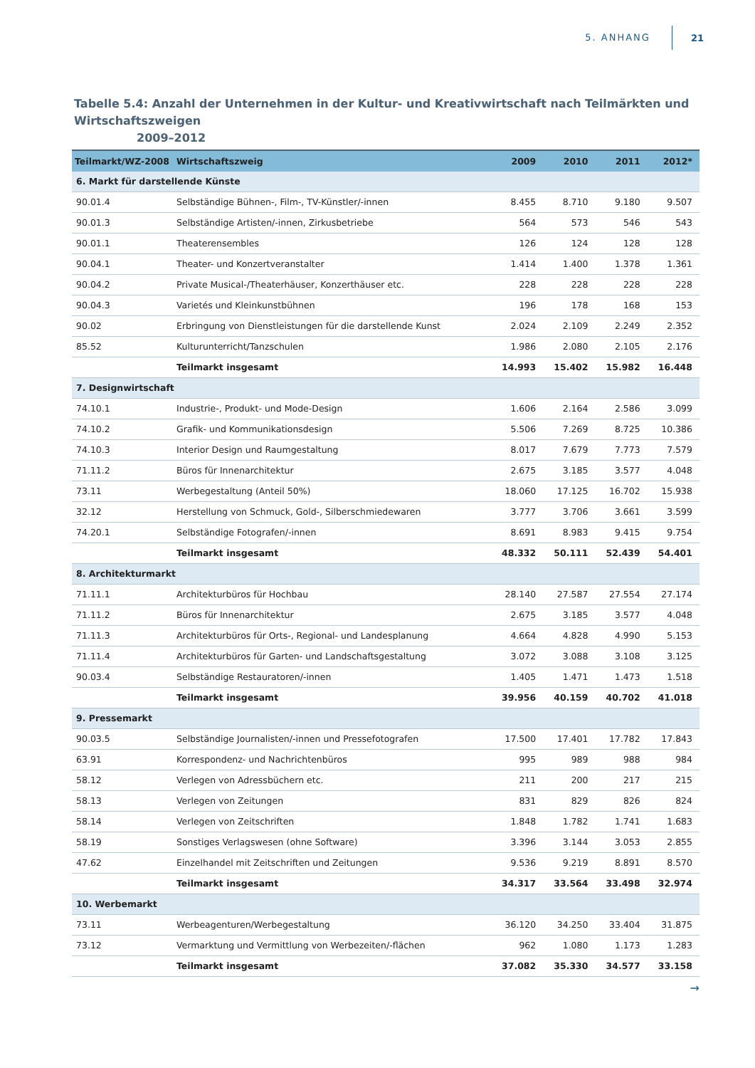5. ANHANG 21
Tabelle 5.4: Anzahl der Unternehmen in der Kultur- und Kreativwirtschaft nach Teilmärkten und Wirtschaftszweigen
2009–2012
| Teilmarkt/WZ-2008 | Wirtschaftszweig | 2009 | 2010 | 2011 | 2012* |
| --- | --- | --- | --- | --- | --- |
| 6. Markt für darstellende Künste | | | | | |
| 90.01.4 | Selbständige Bühnen-, Film-, TV-Künstler/-innen | 8.455 | 8.710 | 9.180 | 9.507 |
| 90.01.3 | Selbständige Artisten/-innen, Zirkusbetriebe | 564 | 573 | 546 | 543 |
| 90.01.1 | Theaterensembles | 126 | 124 | 128 | 128 |
| 90.04.1 | Theater- und Konzertveranstalter | 1.414 | 1.400 | 1.378 | 1.361 |
| 90.04.2 | Private Musical-/Theaterhäuser, Konzerthäuser etc. | 228 | 228 | 228 | 228 |
| 90.04.3 | Varietés und Kleinkunstbühnen | 196 | 178 | 168 | 153 |
| 90.02 | Erbringung von Dienstleistungen für die darstellende Kunst | 2.024 | 2.109 | 2.249 | 2.352 |
| 85.52 | Kulturunterricht/Tanzschulen | 1.986 | 2.080 | 2.105 | 2.176 |
| | Teilmarkt insgesamt | 14.993 | 15.402 | 15.982 | 16.448 |
| 7. Designwirtschaft | | | | | |
| 74.10.1 | Industrie-, Produkt- und Mode-Design | 1.606 | 2.164 | 2.586 | 3.099 |
| 74.10.2 | Grafik- und Kommunikationsdesign | 5.506 | 7.269 | 8.725 | 10.386 |
| 74.10.3 | Interior Design und Raumgestaltung | 8.017 | 7.679 | 7.773 | 7.579 |
| 71.11.2 | Büros für Innenarchitektur | 2.675 | 3.185 | 3.577 | 4.048 |
| 73.11 | Werbegestaltung (Anteil 50%) | 18.060 | 17.125 | 16.702 | 15.938 |
| 32.12 | Herstellung von Schmuck, Gold-, Silberschmiedewaren | 3.777 | 3.706 | 3.661 | 3.599 |
| 74.20.1 | Selbständige Fotografen/-innen | 8.691 | 8.983 | 9.415 | 9.754 |
| | Teilmarkt insgesamt | 48.332 | 50.111 | 52.439 | 54.401 |
| 8. Architekturmarkt | | | | | |
| 71.11.1 | Architekturbüros für Hochbau | 28.140 | 27.587 | 27.554 | 27.174 |
| 71.11.2 | Büros für Innenarchitektur | 2.675 | 3.185 | 3.577 | 4.048 |
| 71.11.3 | Architekturbüros für Orts-, Regional- und Landesplanung | 4.664 | 4.828 | 4.990 | 5.153 |
| 71.11.4 | Architekturbüros für Garten- und Landschaftsgestaltung | 3.072 | 3.088 | 3.108 | 3.125 |
| 90.03.4 | Selbständige Restauratoren/-innen | 1.405 | 1.471 | 1.473 | 1.518 |
| | Teilmarkt insgesamt | 39.956 | 40.159 | 40.702 | 41.018 |
| 9. Pressemarkt | | | | | |
| 90.03.5 | Selbständige Journalisten/-innen und Pressefotografen | 17.500 | 17.401 | 17.782 | 17.843 |
| 63.91 | Korrespondenz- und Nachrichtenbüros | 995 | 989 | 988 | 984 |
| 58.12 | Verlegen von Adressbüchern etc. | 211 | 200 | 217 | 215 |
| 58.13 | Verlegen von Zeitungen | 831 | 829 | 826 | 824 |
| 58.14 | Verlegen von Zeitschriften | 1.848 | 1.782 | 1.741 | 1.683 |
| 58.19 | Sonstiges Verlagswesen (ohne Software) | 3.396 | 3.144 | 3.053 | 2.855 |
| 47.62 | Einzelhandel mit Zeitschriften und Zeitungen | 9.536 | 9.219 | 8.891 | 8.570 |
| | Teilmarkt insgesamt | 34.317 | 33.564 | 33.498 | 32.974 |
| 10. Werbemarkt | | | | | |
| 73.11 | Werbeagenturen/Werbegestaltung | 36.120 | 34.250 | 33.404 | 31.875 |
| 73.12 | Vermarktung und Vermittlung von Werbezeiten/-flächen | 962 | 1.080 | 1.173 | 1.283 |
| | Teilmarkt insgesamt | 37.082 | 35.330 | 34.577 | 33.158 |
→